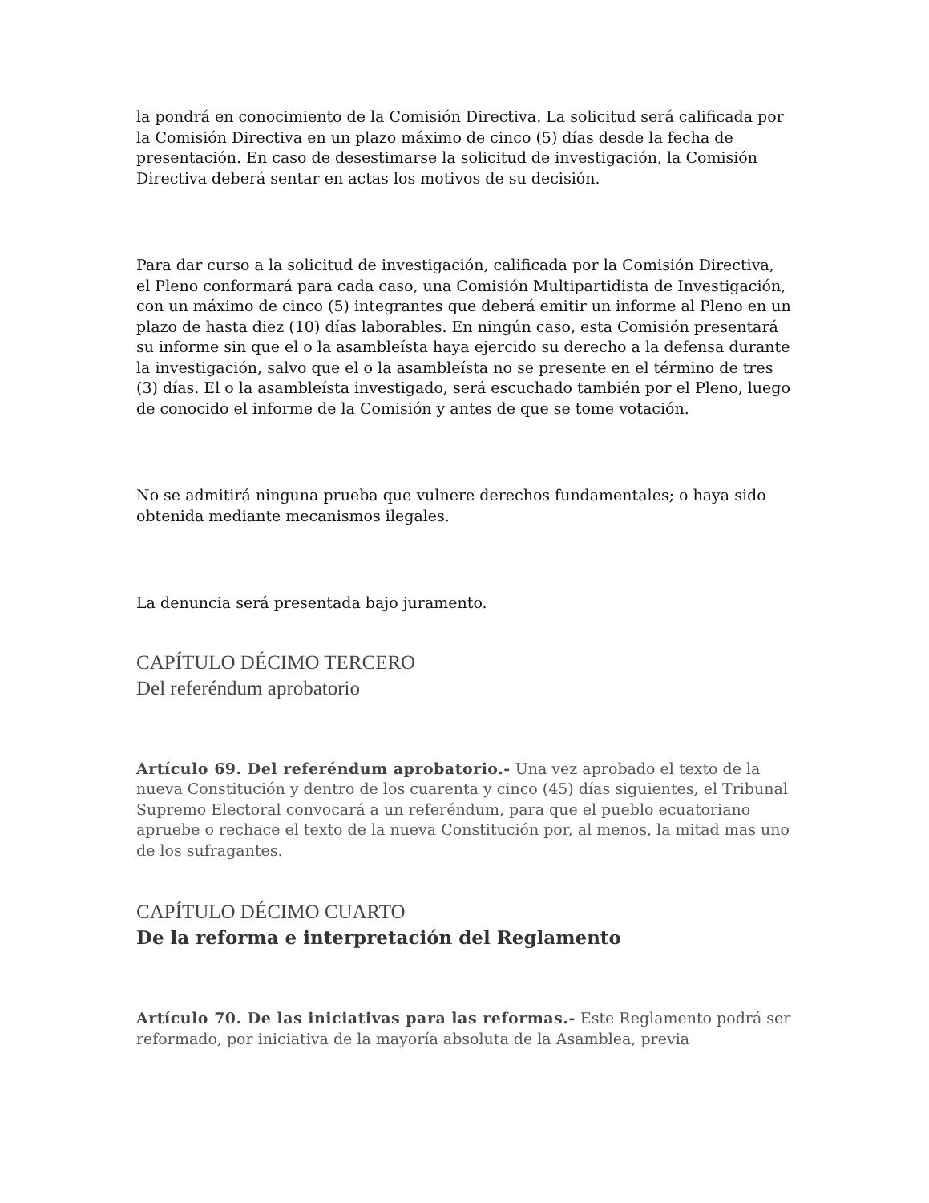la pondrá en conocimiento de la Comisión Directiva. La solicitud será calificada por la Comisión Directiva en un plazo máximo de cinco (5) días desde la fecha de presentación. En caso de desestimarse la solicitud de investigación, la Comisión Directiva deberá sentar en actas los motivos de su decisión.
Para dar curso a la solicitud de investigación, calificada por la Comisión Directiva, el Pleno conformará para cada caso, una Comisión Multipartidista de Investigación, con un máximo de cinco (5) integrantes que deberá emitir un informe al Pleno en un plazo de hasta diez (10) días laborables. En ningún caso, esta Comisión presentará su informe sin que el o la asambleísta haya ejercido su derecho a la defensa durante la investigación, salvo que el o la asambleísta no se presente en el término de tres (3) días. El o la asambleísta investigado, será escuchado también por el Pleno, luego de conocido el informe de la Comisión y antes de que se tome votación.
No se admitirá ninguna prueba que vulnere derechos fundamentales; o haya sido obtenida mediante mecanismos ilegales.
La denuncia será presentada bajo juramento.
CAPÍTULO DÉCIMO TERCERO
Del referéndum aprobatorio
Artículo 69. Del referéndum aprobatorio.- Una vez aprobado el texto de la nueva Constitución y dentro de los cuarenta y cinco (45) días siguientes, el Tribunal Supremo Electoral convocará a un referéndum, para que el pueblo ecuatoriano apruebe o rechace el texto de la nueva Constitución por, al menos, la mitad mas uno de los sufragantes.
CAPÍTULO DÉCIMO CUARTO
De la reforma e interpretación del Reglamento
Artículo 70. De las iniciativas para las reformas.- Este Reglamento podrá ser reformado, por iniciativa de la mayoría absoluta de la Asamblea, previa